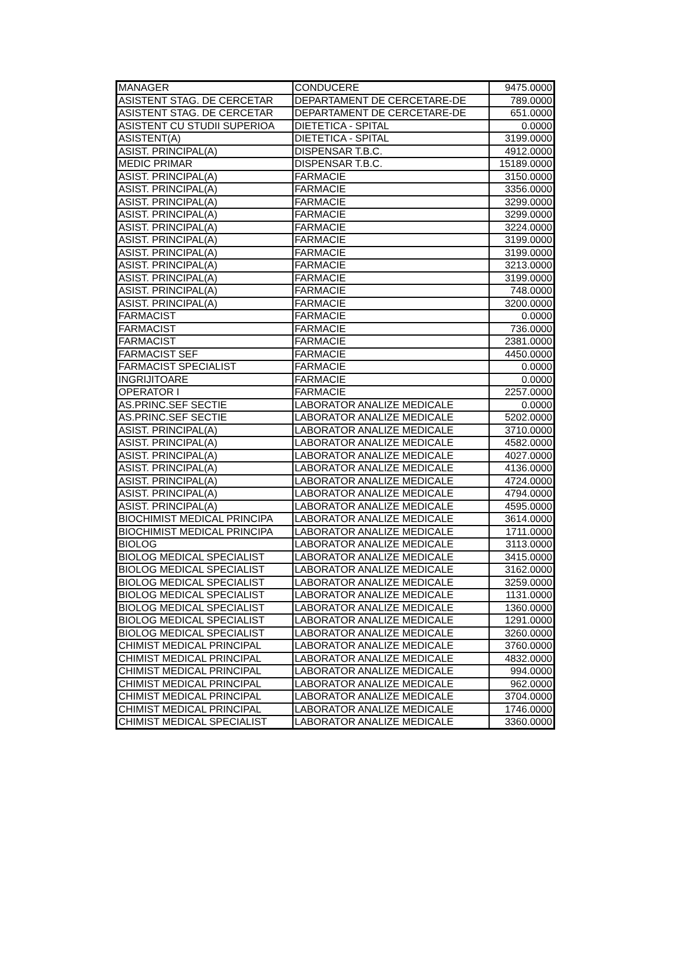| MANAGER | CONDUCERE | 9475.0000 |
| ASISTENT STAG. DE CERCETAR | DEPARTAMENT DE CERCETARE-DE | 789.0000 |
| ASISTENT STAG. DE CERCETAR | DEPARTAMENT DE CERCETARE-DE | 651.0000 |
| ASISTENT CU STUDII SUPERIOA | DIETETICA - SPITAL | 0.0000 |
| ASISTENT(A) | DIETETICA - SPITAL | 3199.0000 |
| ASIST. PRINCIPAL(A) | DISPENSAR T.B.C. | 4912.0000 |
| MEDIC PRIMAR | DISPENSAR T.B.C. | 15189.0000 |
| ASIST. PRINCIPAL(A) | FARMACIE | 3150.0000 |
| ASIST. PRINCIPAL(A) | FARMACIE | 3356.0000 |
| ASIST. PRINCIPAL(A) | FARMACIE | 3299.0000 |
| ASIST. PRINCIPAL(A) | FARMACIE | 3299.0000 |
| ASIST. PRINCIPAL(A) | FARMACIE | 3224.0000 |
| ASIST. PRINCIPAL(A) | FARMACIE | 3199.0000 |
| ASIST. PRINCIPAL(A) | FARMACIE | 3199.0000 |
| ASIST. PRINCIPAL(A) | FARMACIE | 3213.0000 |
| ASIST. PRINCIPAL(A) | FARMACIE | 3199.0000 |
| ASIST. PRINCIPAL(A) | FARMACIE | 748.0000 |
| ASIST. PRINCIPAL(A) | FARMACIE | 3200.0000 |
| FARMACIST | FARMACIE | 0.0000 |
| FARMACIST | FARMACIE | 736.0000 |
| FARMACIST | FARMACIE | 2381.0000 |
| FARMACIST SEF | FARMACIE | 4450.0000 |
| FARMACIST SPECIALIST | FARMACIE | 0.0000 |
| INGRIJITOARE | FARMACIE | 0.0000 |
| OPERATOR I | FARMACIE | 2257.0000 |
| AS.PRINC.SEF SECTIE | LABORATOR ANALIZE MEDICALE | 0.0000 |
| AS.PRINC.SEF SECTIE | LABORATOR ANALIZE MEDICALE | 5202.0000 |
| ASIST. PRINCIPAL(A) | LABORATOR ANALIZE MEDICALE | 3710.0000 |
| ASIST. PRINCIPAL(A) | LABORATOR ANALIZE MEDICALE | 4582.0000 |
| ASIST. PRINCIPAL(A) | LABORATOR ANALIZE MEDICALE | 4027.0000 |
| ASIST. PRINCIPAL(A) | LABORATOR ANALIZE MEDICALE | 4136.0000 |
| ASIST. PRINCIPAL(A) | LABORATOR ANALIZE MEDICALE | 4724.0000 |
| ASIST. PRINCIPAL(A) | LABORATOR ANALIZE MEDICALE | 4794.0000 |
| ASIST. PRINCIPAL(A) | LABORATOR ANALIZE MEDICALE | 4595.0000 |
| BIOCHIMIST MEDICAL PRINCIPA | LABORATOR ANALIZE MEDICALE | 3614.0000 |
| BIOCHIMIST MEDICAL PRINCIPA | LABORATOR ANALIZE MEDICALE | 1711.0000 |
| BIOLOG | LABORATOR ANALIZE MEDICALE | 3113.0000 |
| BIOLOG MEDICAL SPECIALIST | LABORATOR ANALIZE MEDICALE | 3415.0000 |
| BIOLOG MEDICAL SPECIALIST | LABORATOR ANALIZE MEDICALE | 3162.0000 |
| BIOLOG MEDICAL SPECIALIST | LABORATOR ANALIZE MEDICALE | 3259.0000 |
| BIOLOG MEDICAL SPECIALIST | LABORATOR ANALIZE MEDICALE | 1131.0000 |
| BIOLOG MEDICAL SPECIALIST | LABORATOR ANALIZE MEDICALE | 1360.0000 |
| BIOLOG MEDICAL SPECIALIST | LABORATOR ANALIZE MEDICALE | 1291.0000 |
| BIOLOG MEDICAL SPECIALIST | LABORATOR ANALIZE MEDICALE | 3260.0000 |
| CHIMIST MEDICAL PRINCIPAL | LABORATOR ANALIZE MEDICALE | 3760.0000 |
| CHIMIST MEDICAL PRINCIPAL | LABORATOR ANALIZE MEDICALE | 4832.0000 |
| CHIMIST MEDICAL PRINCIPAL | LABORATOR ANALIZE MEDICALE | 994.0000 |
| CHIMIST MEDICAL PRINCIPAL | LABORATOR ANALIZE MEDICALE | 962.0000 |
| CHIMIST MEDICAL PRINCIPAL | LABORATOR ANALIZE MEDICALE | 3704.0000 |
| CHIMIST MEDICAL PRINCIPAL | LABORATOR ANALIZE MEDICALE | 1746.0000 |
| CHIMIST MEDICAL SPECIALIST | LABORATOR ANALIZE MEDICALE | 3360.0000 |